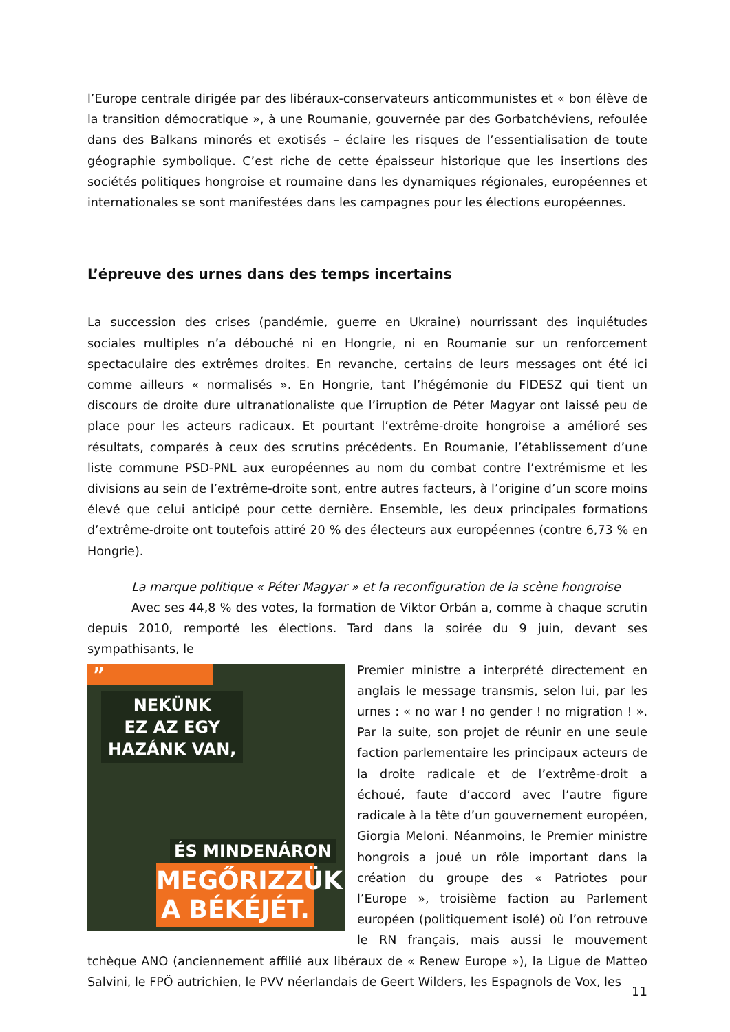l’Europe centrale dirigée par des libéraux-conservateurs anticommunistes et « bon élève de la transition démocratique », à une Roumanie, gouvernée par des Gorbatchéviens, refoulée dans des Balkans minorés et exotisés – éclaire les risques de l’essentialisation de toute géographie symbolique. C’est riche de cette épaisseur historique que les insertions des sociétés politiques hongroise et roumaine dans les dynamiques régionales, européennes et internationales se sont manifestées dans les campagnes pour les élections européennes.
L’épreuve des urnes dans des temps incertains
La succession des crises (pandémie, guerre en Ukraine) nourrissant des inquiétudes sociales multiples n’a débouché ni en Hongrie, ni en Roumanie sur un renforcement spectaculaire des extrêmes droites. En revanche, certains de leurs messages ont été ici comme ailleurs « normalisés ». En Hongrie, tant l’hégémonie du FIDESZ qui tient un discours de droite dure ultranationaliste que l’irruption de Péter Magyar ont laissé peu de place pour les acteurs radicaux. Et pourtant l’extrême-droite hongroise a amélioré ses résultats, comparés à ceux des scrutins précédents. En Roumanie, l’établissement d’une liste commune PSD-PNL aux européennes au nom du combat contre l’extrémisme et les divisions au sein de l’extrême-droite sont, entre autres facteurs, à l’origine d’un score moins élevé que celui anticipé pour cette dernière. Ensemble, les deux principales formations d’extrême-droite ont toutefois attiré 20 % des électeurs aux européennes (contre 6,73 % en Hongrie).
La marque politique « Péter Magyar » et la reconfiguration de la scène hongroise
Avec ses 44,8 % des votes, la formation de Viktor Orbán a, comme à chaque scrutin depuis 2010, remporté les élections. Tard dans la soirée du 9 juin, devant ses sympathisants, le
”
NEKÜNK
EZ AZ EGY
HAZÁNK VAN,
ÉS MINDENÁRON
MEGŐRIZZÜK
A BÉKÉJÉT.
Premier ministre a interprété directement en anglais le message transmis, selon lui, par les urnes : « no war ! no gender ! no migration ! ». Par la suite, son projet de réunir en une seule faction parlementaire les principaux acteurs de la droite radicale et de l’extrême-droit a échoué, faute d’accord avec l’autre figure radicale à la tête d’un gouvernement européen, Giorgia Meloni. Néanmoins, le Premier ministre hongrois a joué un rôle important dans la création du groupe des « Patriotes pour l’Europe », troisième faction au Parlement européen (politiquement isolé) où l’on retrouve le RN français, mais aussi le mouvement tchèque ANO (anciennement affilié aux libéraux de « Renew Europe »), la Ligue de Matteo Salvini, le FPÖ autrichien, le PVV néerlandais de Geert Wilders, les Espagnols de Vox, les
11